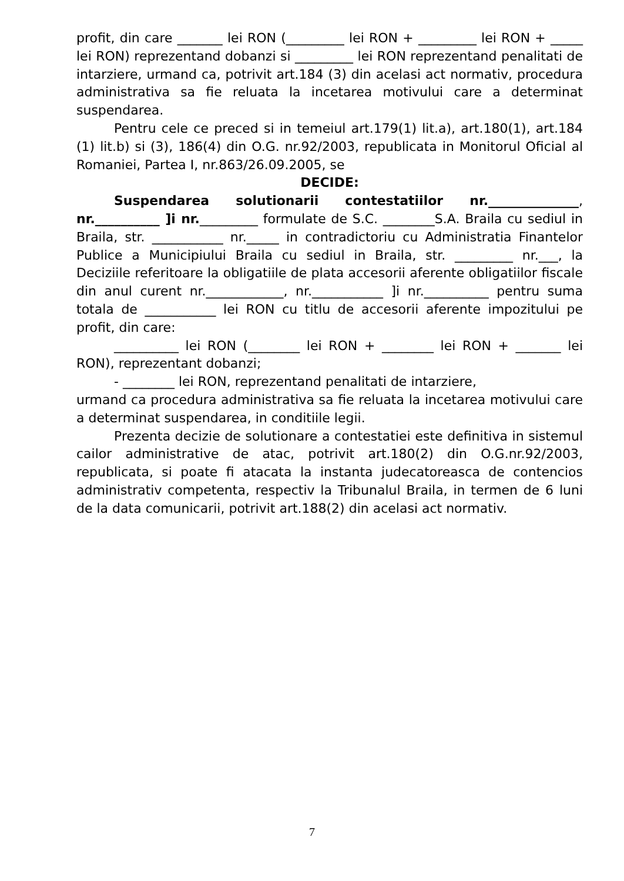profit, din care _______ lei RON (_________ lei RON + _________ lei RON + _____ lei RON) reprezentand dobanzi si _________ lei RON reprezentand penalitati de intarziere, urmand ca, potrivit art.184 (3) din acelasi act normativ, procedura administrativa sa fie reluata la incetarea motivului care a determinat suspendarea.
Pentru cele ce preced si in temeiul art.179(1) lit.a), art.180(1), art.184 (1) lit.b) si (3), 186(4) din O.G. nr.92/2003, republicata in Monitorul Oficial al Romaniei, Partea I, nr.863/26.09.2005, se
DECIDE:
Suspendarea solutionarii contestatiilor nr.______________, nr.__________ ]i nr._________ formulate de S.C. ________S.A. Braila cu sediul in Braila, str. ___________ nr._____ in contradictoriu cu Administratia Finantelor Publice a Municipiului Braila cu sediul in Braila, str. _________ nr.___, la Deciziile referitoare la obligatiile de plata accesorii aferente obligatiilor fiscale din anul curent nr.____________, nr.___________ ]i nr.__________ pentru suma totala de ___________ lei RON cu titlu de accesorii aferente impozitului pe profit, din care:
__________ lei RON (________ lei RON + ________ lei RON + _______ lei RON), reprezentant dobanzi;
- ________ lei RON, reprezentand penalitati de intarziere,
urmand ca procedura administrativa sa fie reluata la incetarea motivului care a determinat suspendarea, in conditiile legii.
Prezenta decizie de solutionare a contestatiei este definitiva in sistemul cailor administrative de atac, potrivit art.180(2) din O.G.nr.92/2003, republicata, si poate fi atacata la instanta judecatoreasca de contencios administrativ competenta, respectiv la Tribunalul Braila, in termen de 6 luni de la data comunicarii, potrivit art.188(2) din acelasi act normativ.
7